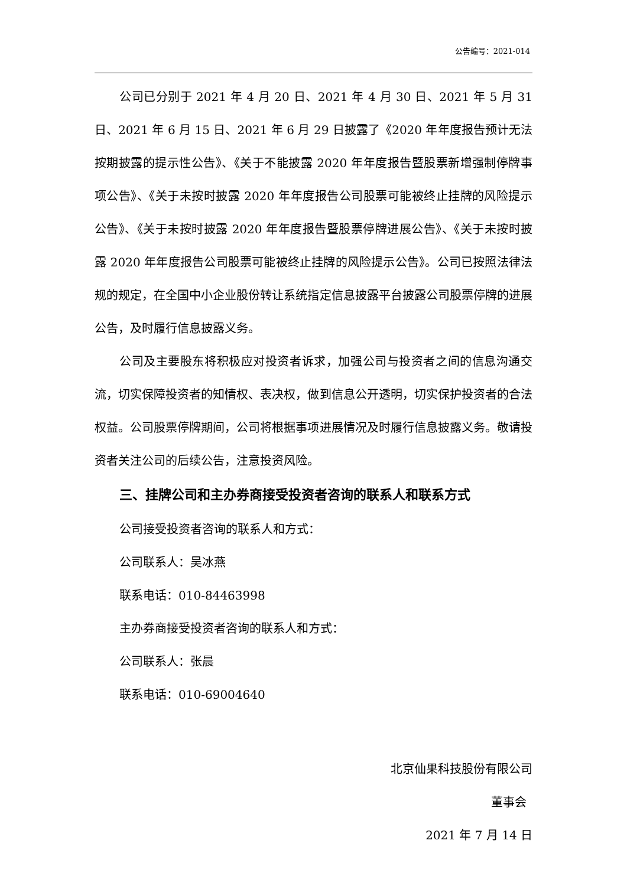公告编号：2021-014
公司已分别于 2021 年 4 月 20 日、2021 年 4 月 30 日、2021 年 5 月 31 日、2021 年 6 月 15 日、2021 年 6 月 29 日披露了《2020 年年度报告预计无法按期披露的提示性公告》、《关于不能披露 2020 年年度报告暨股票新增强制停牌事项公告》、《关于未按时披露 2020 年年度报告公司股票可能被终止挂牌的风险提示公告》、《关于未按时披露 2020 年年度报告暨股票停牌进展公告》、《关于未按时披露 2020 年年度报告公司股票可能被终止挂牌的风险提示公告》。公司已按照法律法规的规定，在全国中小企业股份转让系统指定信息披露平台披露公司股票停牌的进展公告，及时履行信息披露义务。
公司及主要股东将积极应对投资者诉求，加强公司与投资者之间的信息沟通交流，切实保障投资者的知情权、表决权，做到信息公开透明，切实保护投资者的合法权益。公司股票停牌期间，公司将根据事项进展情况及时履行信息披露义务。敬请投资者关注公司的后续公告，注意投资风险。
三、挂牌公司和主办券商接受投资者咨询的联系人和联系方式
公司接受投资者咨询的联系人和方式：
公司联系人：吴冰燕
联系电话：010-84463998
主办券商接受投资者咨询的联系人和方式：
公司联系人：张晨
联系电话：010-69004640
北京仙果科技股份有限公司
董事会
2021 年 7 月 14 日